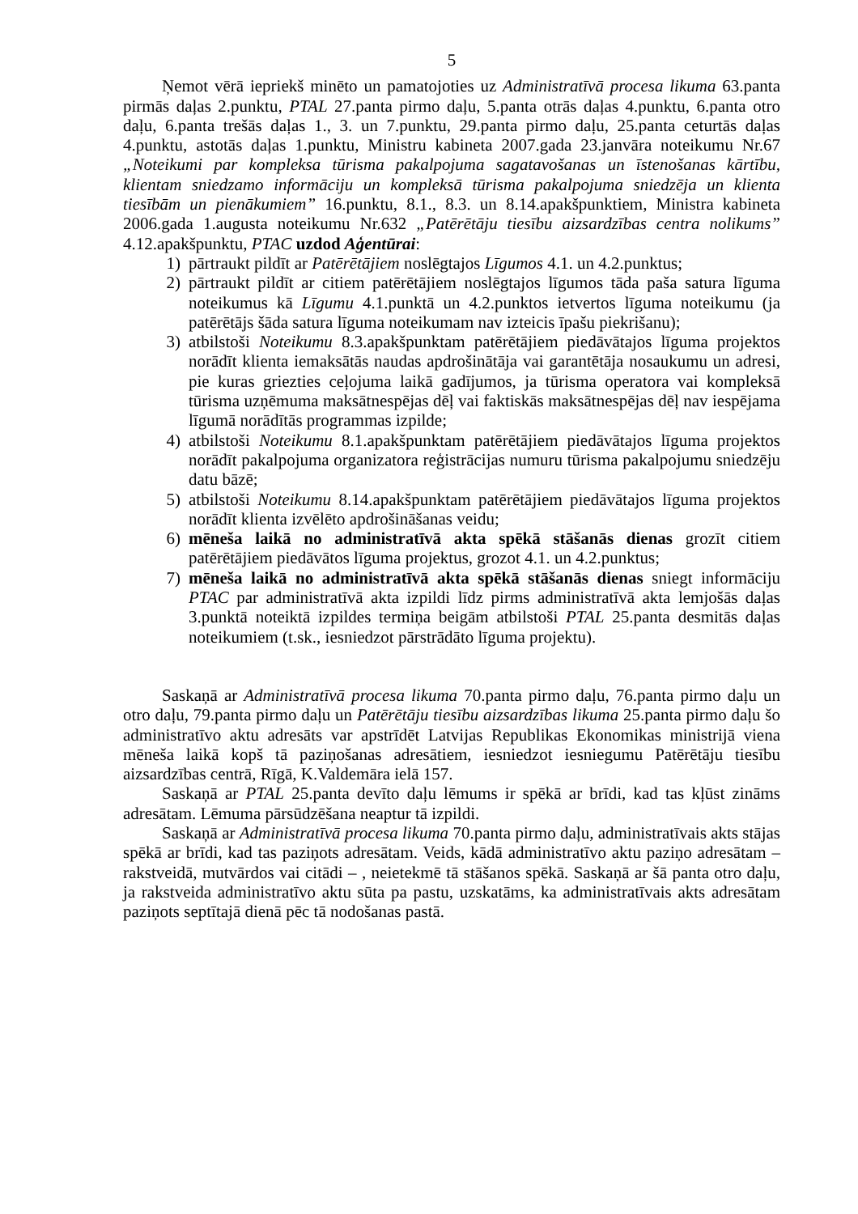5
Ņemot vērā iepriekš minēto un pamatojoties uz Administratīvā procesa likuma 63.panta pirmās daļas 2.punktu, PTAL 27.panta pirmo daļu, 5.panta otrās daļas 4.punktu, 6.panta otro daļu, 6.panta trešās daļas 1., 3. un 7.punktu, 29.panta pirmo daļu, 25.panta ceturtās daļas 4.punktu, astotās daļas 1.punktu, Ministru kabineta 2007.gada 23.janvāra noteikumu Nr.67 „Noteikumi par kompleksa tūrisma pakalpojuma sagatavošanas un īstenošanas kārtību, klientam sniedzamo informāciju un kompleksā tūrisma pakalpojuma sniedzēja un klienta tiesībām un pienākumiem” 16.punktu, 8.1., 8.3. un 8.14.apakšpunktiem, Ministra kabineta 2006.gada 1.augusta noteikumu Nr.632 „Patērētāju tiesību aizsardzības centra nolikums” 4.12.apakšpunktu, PTAC uzdod Aģentūrai:
1) pārtraukt pildīt ar Patērētājiem noslēgtajos Līgumos 4.1. un 4.2.punktus;
2) pārtraukt pildīt ar citiem patērētājiem noslēgtajos līgumos tāda paša satura līguma noteikumus kā Līgumu 4.1.punktā un 4.2.punktos ietvertos līguma noteikumu (ja patērētājs šāda satura līguma noteikumam nav izteicis īpašu piekrišanu);
3) atbilstoši Noteikumu 8.3.apakšpunktam patērētājiem piedāvātajos līguma projektos norādīt klienta iemaksātās naudas apdrošinātāja vai garantētāja nosaukumu un adresi, pie kuras griezties ceļojuma laikā gadījumos, ja tūrisma operatora vai kompleksā tūrisma uzņēmuma maksātnespējas dēļ vai faktiskās maksātnespējas dēļ nav iespējama līgumā norādītās programmas izpilde;
4) atbilstoši Noteikumu 8.1.apakšpunktam patērētājiem piedāvātajos līguma projektos norādīt pakalpojuma organizatora reģistrācijas numuru tūrisma pakalpojumu sniedzēju datu bāzē;
5) atbilstoši Noteikumu 8.14.apakšpunktam patērētājiem piedāvātajos līguma projektos norādīt klienta izvēlēto apdrošināšanas veidu;
6) mēneša laikā no administratīvā akta spēkā stāšanās dienas grozīt citiem patērētājiem piedāvātos līguma projektus, grozot 4.1. un 4.2.punktus;
7) mēneša laikā no administratīvā akta spēkā stāšanās dienas sniegt informāciju PTAC par administratīvā akta izpildi līdz pirms administratīvā akta lemjošās daļas 3.punktā noteiktā izpildes termiņa beigām atbilstoši PTAL 25.panta desmitās daļas noteikumiem (t.sk., iesniedzot pārstrādāto līguma projektu).
Saskaņā ar Administratīvā procesa likuma 70.panta pirmo daļu, 76.panta pirmo daļu un otro daļu, 79.panta pirmo daļu un Patērētāju tiesību aizsardzības likuma 25.panta pirmo daļu šo administratīvo aktu adresāts var apstrīdēt Latvijas Republikas Ekonomikas ministrijā viena mēneša laikā kopš tā paziņošanas adresātiem, iesniedzot iesniegumu Patērētāju tiesību aizsardzības centrā, Rīgā, K.Valdemāra ielā 157.
Saskaņā ar PTAL 25.panta devīto daļu lēmums ir spēkā ar brīdi, kad tas kļūst zināms adresātam. Lēmuma pārsūdzēšana neaptur tā izpildi.
Saskaņā ar Administratīvā procesa likuma 70.panta pirmo daļu, administratīvais akts stājas spēkā ar brīdi, kad tas paziņots adresātam. Veids, kādā administratīvo aktu paziņo adresātam – rakstveidā, mutvārdos vai citādi – , neietekmē tā stāšanos spēkā. Saskaņā ar šā panta otro daļu, ja rakstveida administratīvo aktu sūta pa pastu, uzskatāms, ka administratīvais akts adresātam paziņots septītajā dienā pēc tā nodošanas pastā.